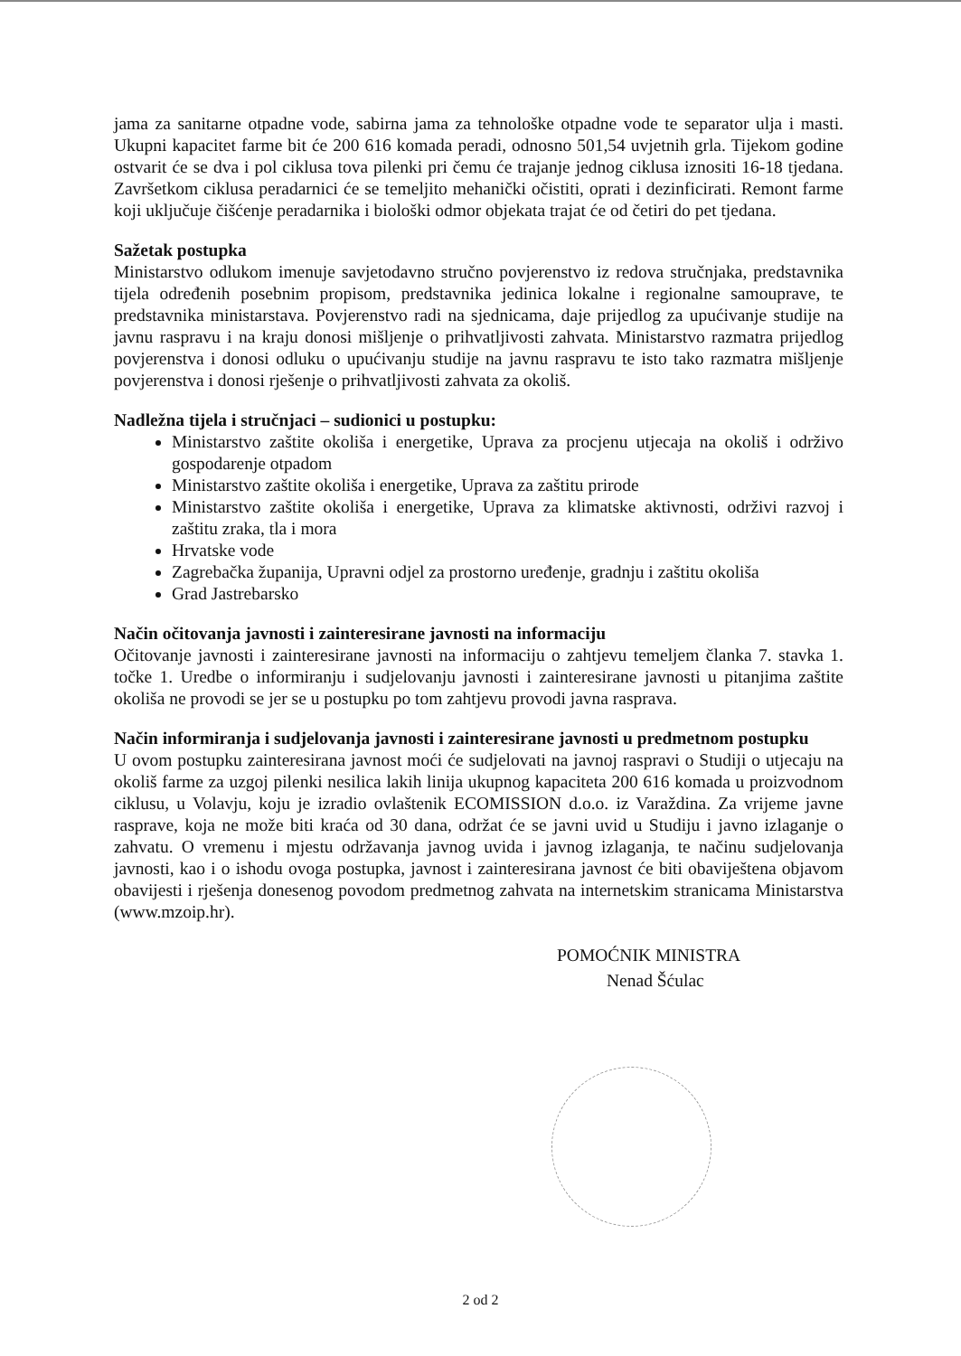jama za sanitarne otpadne vode, sabirna jama za tehnološke otpadne vode te separator ulja i masti. Ukupni kapacitet farme bit će 200 616 komada peradi, odnosno 501,54 uvjetnih grla. Tijekom godine ostvarit će se dva i pol ciklusa tova pilenki pri čemu će trajanje jednog ciklusa iznositi 16-18 tjedana. Završetkom ciklusa peradarnici će se temeljito mehanički očistiti, oprati i dezinficirati. Remont farme koji uključuje čišćenje peradarnika i biološki odmor objekata trajat će od četiri do pet tjedana.
Sažetak postupka
Ministarstvo odlukom imenuje savjetodavno stručno povjerenstvo iz redova stručnjaka, predstavnika tijela određenih posebnim propisom, predstavnika jedinica lokalne i regionalne samouprave, te predstavnika ministarstava. Povjerenstvo radi na sjednicama, daje prijedlog za upućivanje studije na javnu raspravu i na kraju donosi mišljenje o prihvatljivosti zahvata. Ministarstvo razmatra prijedlog povjerenstva i donosi odluku o upućivanju studije na javnu raspravu te isto tako razmatra mišljenje povjerenstva i donosi rješenje o prihvatljivosti zahvata za okoliš.
Nadležna tijela i stručnjaci – sudionici u postupku:
Ministarstvo zaštite okoliša i energetike, Uprava za procjenu utjecaja na okoliš i održivo gospodarenje otpadom
Ministarstvo zaštite okoliša i energetike, Uprava za zaštitu prirode
Ministarstvo zaštite okoliša i energetike, Uprava za klimatske aktivnosti, održivi razvoj i zaštitu zraka, tla i mora
Hrvatske vode
Zagrebačka županija, Upravni odjel za prostorno uređenje, gradnju i zaštitu okoliša
Grad Jastrebarsko
Način očitovanja javnosti i zainteresirane javnosti na informaciju
Očitovanje javnosti i zainteresirane javnosti na informaciju o zahtjevu temeljem članka 7. stavka 1. točke 1. Uredbe o informiranju i sudjelovanju javnosti i zainteresirane javnosti u pitanjima zaštite okoliša ne provodi se jer se u postupku po tom zahtjevu provodi javna rasprava.
Način informiranja i sudjelovanja javnosti i zainteresirane javnosti u predmetnom postupku
U ovom postupku zainteresirana javnost moći će sudjelovati na javnoj raspravi o Studiji o utjecaju na okoliš farme za uzgoj pilenki nesilica lakih linija ukupnog kapaciteta 200 616 komada u proizvodnom ciklusu, u Volavju, koju je izradio ovlaštenik ECOMISSION d.o.o. iz Varaždina. Za vrijeme javne rasprave, koja ne može biti kraća od 30 dana, održat će se javni uvid u Studiju i javno izlaganje o zahvatu. O vremenu i mjestu održavanja javnog uvida i javnog izlaganja, te načinu sudjelovanja javnosti, kao i o ishodu ovoga postupka, javnost i zainteresirana javnost će biti obaviještena objavom obavijesti i rješenja donesenog povodom predmetnog zahvata na internetskim stranicama Ministarstva (www.mzoip.hr).
POMOĆNIK MINISTRA
Nenad Šćulac
2 od 2